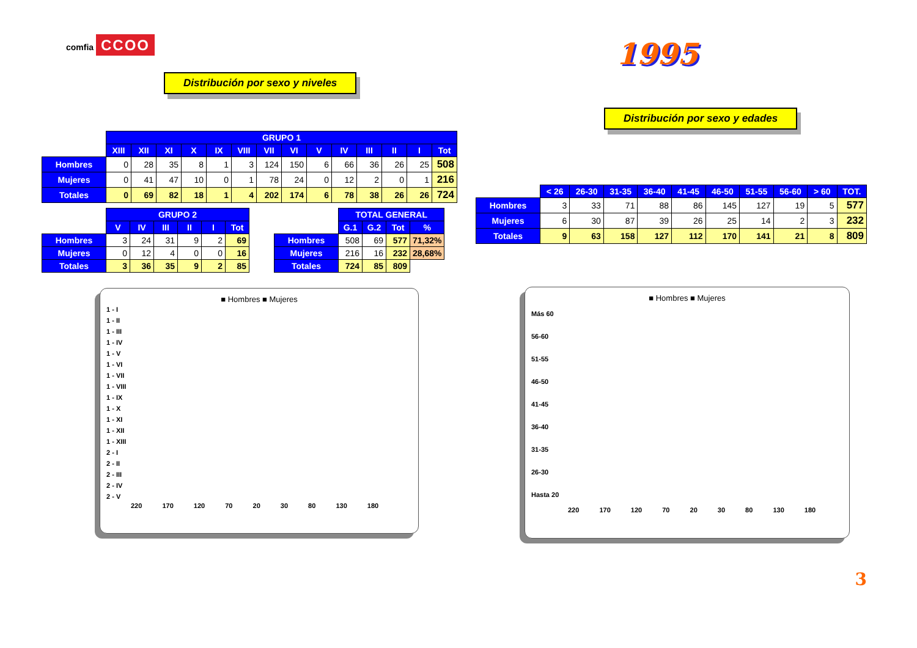comfia CCOO
Distribución por sexo y niveles
| | GRUPO 1 | | | | | | | | | | | | | |
| | XIII | XII | XI | X | IX | VIII | VII | VI | V | IV | III | II | I | Tot |
| Hombres | 0 | 28 | 35 | 8 | 1 | 3 | 124 | 150 | 6 | 66 | 36 | 26 | 25 | 508 |
| Mujeres | 0 | 41 | 47 | 10 | 0 | 1 | 78 | 24 | 0 | 12 | 2 | 0 | 1 | 216 |
| Totales | 0 | 69 | 82 | 18 | 1 | 4 | 202 | 174 | 6 | 78 | 38 | 26 | 26 | 724 |
| | GRUPO 2 | | | | | |
| | V | IV | III | II | I | Tot |
| Hombres | 3 | 24 | 31 | 9 | 2 | 69 |
| Mujeres | 0 | 12 | 4 | 0 | 0 | 16 |
| Totales | 3 | 36 | 35 | 9 | 2 | 85 |
| | TOTAL GENERAL | | | |
| | G.1 | G.2 | Tot | % |
| Hombres | 508 | 69 | 577 | 71,32% |
| Mujeres | 216 | 16 | 232 | 28,68% |
| Totales | 724 | 85 | 809 | |
■ Hombres ■ Mujeres
1 - I
1 - II
1 - III
1 - IV
1 - V
1 - VI
1 - VII
1 - VIII
1 - IX
1 - X
1 - XI
1 - XII
1 - XIII
2 - I
2 - II
2 - III
2 - IV
2 - V
220 170 120 70 20 30 80 130 180
1995
Distribución por sexo y edades
| | < 26 | 26-30 | 31-35 | 36-40 | 41-45 | 46-50 | 51-55 | 56-60 | > 60 | TOT. |
| Hombres | 3 | 33 | 71 | 88 | 86 | 145 | 127 | 19 | 5 | 577 |
| Mujeres | 6 | 30 | 87 | 39 | 26 | 25 | 14 | 2 | 3 | 232 |
| Totales | 9 | 63 | 158 | 127 | 112 | 170 | 141 | 21 | 8 | 809 |
■ Hombres ■ Mujeres
Más 60
56-60
51-55
46-50
41-45
36-40
31-35
26-30
Hasta 20
220 170 120 70 20 30 80 130 180
3